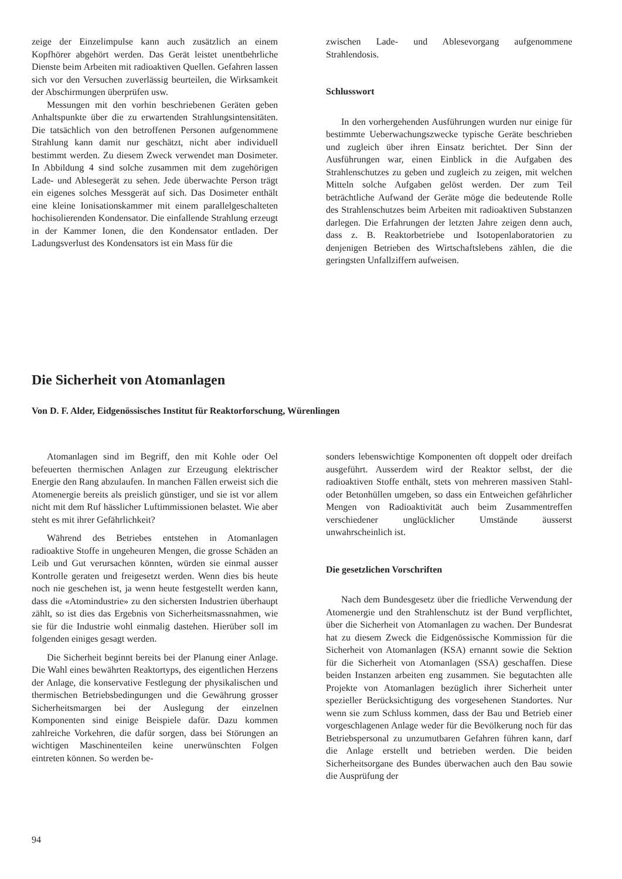zeige der Einzelimpulse kann auch zusätzlich an einem Kopfhörer abgehört werden. Das Gerät leistet unentbehrliche Dienste beim Arbeiten mit radioaktiven Quellen. Gefahren lassen sich vor den Versuchen zuverlässig beurteilen, die Wirksamkeit der Abschirmungen überprüfen usw.
Messungen mit den vorhin beschriebenen Geräten geben Anhaltspunkte über die zu erwartenden Strahlungsintensitäten. Die tatsächlich von den betroffenen Personen aufgenommene Strahlung kann damit nur geschätzt, nicht aber individuell bestimmt werden. Zu diesem Zweck verwendet man Dosimeter. In Abbildung 4 sind solche zusammen mit dem zugehörigen Lade- und Ablesegerät zu sehen. Jede überwachte Person trägt ein eigenes solches Messgerät auf sich. Das Dosimeter enthält eine kleine Ionisationskammer mit einem parallelgeschalteten hochisolierenden Kondensator. Die einfallende Strahlung erzeugt in der Kammer Ionen, die den Kondensator entladen. Der Ladungsverlust des Kondensators ist ein Mass für die
zwischen Lade- und Ablesevorgang aufgenommene Strahlendosis.
Schlusswort
In den vorhergehenden Ausführungen wurden nur einige für bestimmte Ueberwachungszwecke typische Geräte beschrieben und zugleich über ihren Einsatz berichtet. Der Sinn der Ausführungen war, einen Einblick in die Aufgaben des Strahlenschutzes zu geben und zugleich zu zeigen, mit welchen Mitteln solche Aufgaben gelöst werden. Der zum Teil beträchtliche Aufwand der Geräte möge die bedeutende Rolle des Strahlenschutzes beim Arbeiten mit radioaktiven Substanzen darlegen. Die Erfahrungen der letzten Jahre zeigen denn auch, dass z. B. Reaktorbetriebe und Isotopenlaboratorien zu denjenigen Betrieben des Wirtschaftslebens zählen, die die geringsten Unfallziffern aufweisen.
Die Sicherheit von Atomanlagen
Von D. F. Alder, Eidgenössisches Institut für Reaktorforschung, Würenlingen
Atomanlagen sind im Begriff, den mit Kohle oder Oel befeuerten thermischen Anlagen zur Erzeugung elektrischer Energie den Rang abzulaufen. In manchen Fällen erweist sich die Atomenergie bereits als preislich günstiger, und sie ist vor allem nicht mit dem Ruf hässlicher Luftimmissionen belastet. Wie aber steht es mit ihrer Gefährlichkeit?
Während des Betriebes entstehen in Atomanlagen radioaktive Stoffe in ungeheuren Mengen, die grosse Schäden an Leib und Gut verursachen könnten, würden sie einmal ausser Kontrolle geraten und freigesetzt werden. Wenn dies bis heute noch nie geschehen ist, ja wenn heute festgestellt werden kann, dass die «Atomindustrie» zu den sichersten Industrien überhaupt zählt, so ist dies das Ergebnis von Sicherheitsmassnahmen, wie sie für die Industrie wohl einmalig dastehen. Hierüber soll im folgenden einiges gesagt werden.
Die Sicherheit beginnt bereits bei der Planung einer Anlage. Die Wahl eines bewährten Reaktortyps, des eigentlichen Herzens der Anlage, die konservative Festlegung der physikalischen und thermischen Betriebsbedingungen und die Gewährung grosser Sicherheitsmargen bei der Auslegung der einzelnen Komponenten sind einige Beispiele dafür. Dazu kommen zahlreiche Vorkehren, die dafür sorgen, dass bei Störungen an wichtigen Maschinenteilen keine unerwünschten Folgen eintreten können. So werden be-
sonders lebenswichtige Komponenten oft doppelt oder dreifach ausgeführt. Ausserdem wird der Reaktor selbst, der die radioaktiven Stoffe enthält, stets von mehreren massiven Stahl- oder Betonhüllen umgeben, so dass ein Entweichen gefährlicher Mengen von Radioaktivität auch beim Zusammentreffen verschiedener unglücklicher Umstände äusserst unwahrscheinlich ist.
Die gesetzlichen Vorschriften
Nach dem Bundesgesetz über die friedliche Verwendung der Atomenergie und den Strahlenschutz ist der Bund verpflichtet, über die Sicherheit von Atomanlagen zu wachen. Der Bundesrat hat zu diesem Zweck die Eidgenössische Kommission für die Sicherheit von Atomanlagen (KSA) ernannt sowie die Sektion für die Sicherheit von Atomanlagen (SSA) geschaffen. Diese beiden Instanzen arbeiten eng zusammen. Sie begutachten alle Projekte von Atomanlagen bezüglich ihrer Sicherheit unter spezieller Berücksichtigung des vorgesehenen Standortes. Nur wenn sie zum Schluss kommen, dass der Bau und Betrieb einer vorgeschlagenen Anlage weder für die Bevölkerung noch für das Betriebspersonal zu unzumutbaren Gefahren führen kann, darf die Anlage erstellt und betrieben werden. Die beiden Sicherheitsorgane des Bundes überwachen auch den Bau sowie die Ausprüfung der
94